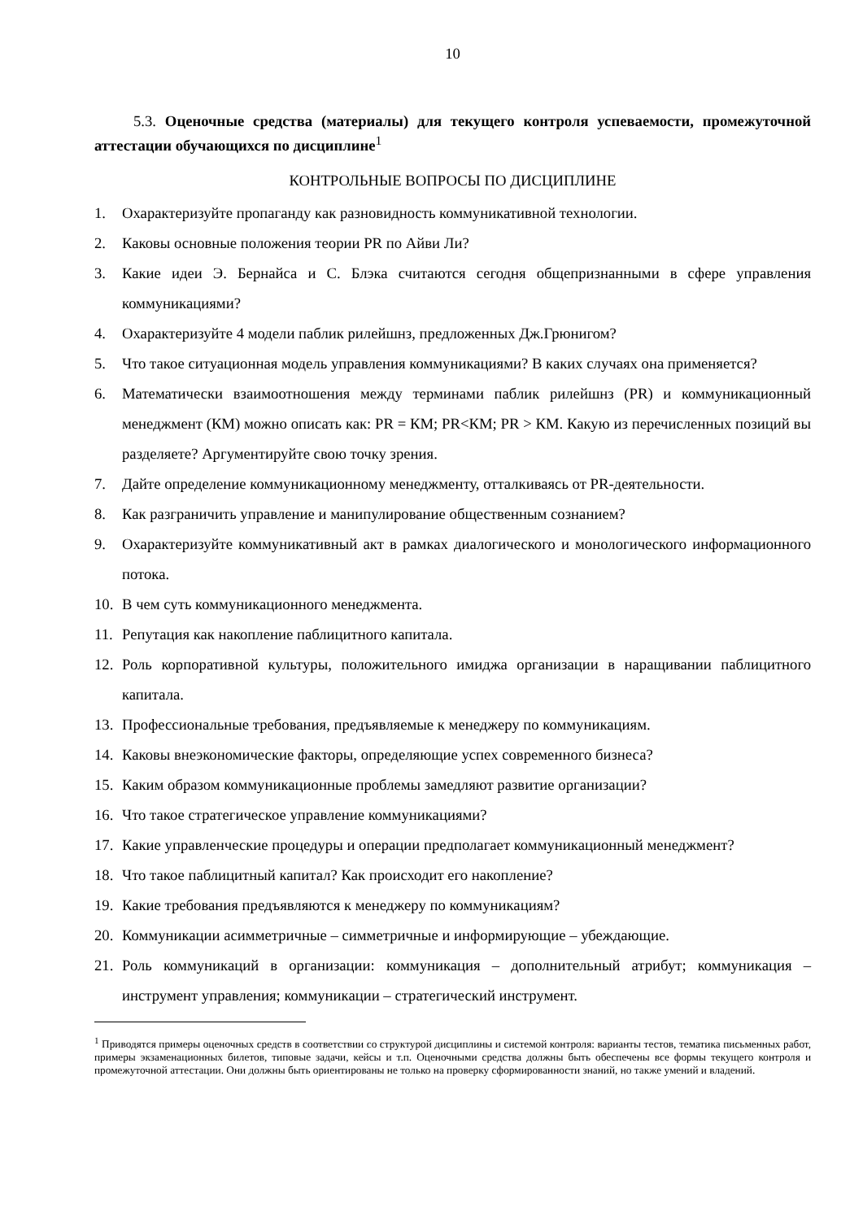10
5.3. Оценочные средства (материалы) для текущего контроля успеваемости, промежуточной аттестации обучающихся по дисциплине<sup>1</sup>
КОНТРОЛЬНЫЕ ВОПРОСЫ ПО ДИСЦИПЛИНЕ
1. Охарактеризуйте пропаганду как разновидность коммуникативной технологии.
2. Каковы основные положения теории PR по Айви Ли?
3. Какие идеи Э. Бернайса и С. Блэка считаются сегодня общепризнанными в сфере управления коммуникациями?
4. Охарактеризуйте 4 модели паблик рилейшнз, предложенных Дж.Грюнигом?
5. Что такое ситуационная модель управления коммуникациями? В каких случаях она применяется?
6. Математически взаимоотношения между терминами паблик рилейшнз (PR) и коммуникационный менеджмент (КМ) можно описать как: PR = КМ; PR<КМ; PR > КМ. Какую из перечисленных позиций вы разделяете? Аргументируйте свою точку зрения.
7. Дайте определение коммуникационному менеджменту, отталкиваясь от PR-деятельности.
8. Как разграничить управление и манипулирование общественным сознанием?
9. Охарактеризуйте коммуникативный акт в рамках диалогического и монологического информационного потока.
10. В чем суть коммуникационного менеджмента.
11. Репутация как накопление паблицитного капитала.
12. Роль корпоративной культуры, положительного имиджа организации в наращивании паблицитного капитала.
13. Профессиональные требования, предъявляемые к менеджеру по коммуникациям.
14. Каковы внеэкономические факторы, определяющие успех современного бизнеса?
15. Каким образом коммуникационные проблемы замедляют развитие организации?
16. Что такое стратегическое управление коммуникациями?
17. Какие управленческие процедуры и операции предполагает коммуникационный менеджмент?
18. Что такое паблицитный капитал? Как происходит его накопление?
19. Какие требования предъявляются к менеджеру по коммуникациям?
20. Коммуникации асимметричные – симметричные и информирующие – убеждающие.
21. Роль коммуникаций в организации: коммуникация – дополнительный атрибут; коммуникация – инструмент управления; коммуникации – стратегический инструмент.
<sup>1</sup> Приводятся примеры оценочных средств в соответствии со структурой дисциплины и системой контроля: варианты тестов, тематика письменных работ, примеры экзаменационных билетов, типовые задачи, кейсы и т.п. Оценочными средства должны быть обеспечены все формы текущего контроля и промежуточной аттестации. Они должны быть ориентированы не только на проверку сформированности знаний, но также умений и владений.